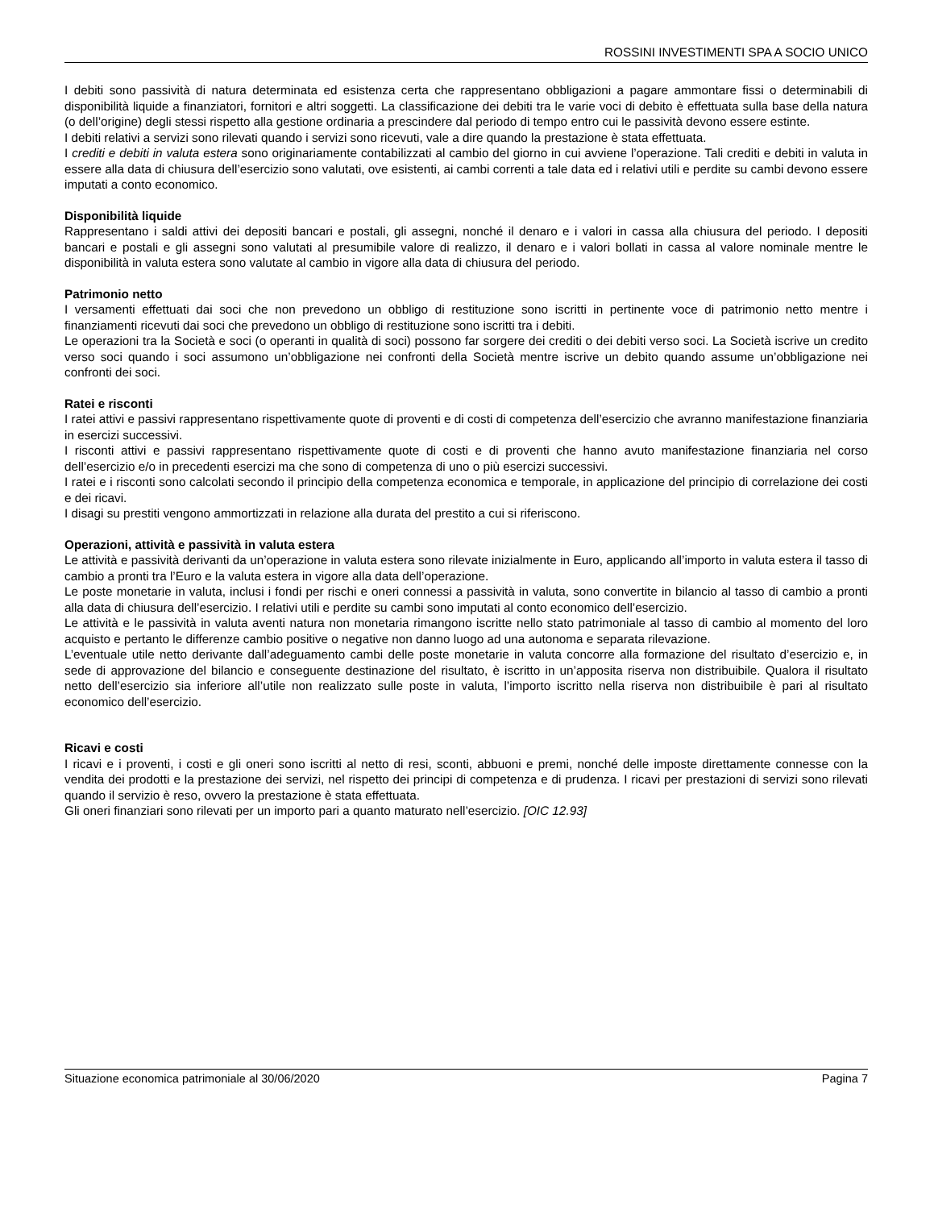ROSSINI INVESTIMENTI SPA A SOCIO UNICO
I debiti sono passività di natura determinata ed esistenza certa che rappresentano obbligazioni a pagare ammontare fissi o determinabili di disponibilità liquide a finanziatori, fornitori e altri soggetti. La classificazione dei debiti tra le varie voci di debito è effettuata sulla base della natura (o dell’origine) degli stessi rispetto alla gestione ordinaria a prescindere dal periodo di tempo entro cui le passività devono essere estinte.
I debiti relativi a servizi sono rilevati quando i servizi sono ricevuti, vale a dire quando la prestazione è stata effettuata.
I crediti e debiti in valuta estera sono originariamente contabilizzati al cambio del giorno in cui avviene l’operazione. Tali crediti e debiti in valuta in essere alla data di chiusura dell’esercizio sono valutati, ove esistenti, ai cambi correnti a tale data ed i relativi utili e perdite su cambi devono essere imputati a conto economico.
Disponibilità liquide
Rappresentano i saldi attivi dei depositi bancari e postali, gli assegni, nonché il denaro e i valori in cassa alla chiusura del periodo. I depositi bancari e postali e gli assegni sono valutati al presumibile valore di realizzo, il denaro e i valori bollati in cassa al valore nominale mentre le disponibilità in valuta estera sono valutate al cambio in vigore alla data di chiusura del periodo.
Patrimonio netto
I versamenti effettuati dai soci che non prevedono un obbligo di restituzione sono iscritti in pertinente voce di patrimonio netto mentre i finanziamenti ricevuti dai soci che prevedono un obbligo di restituzione sono iscritti tra i debiti.
Le operazioni tra la Società e soci (o operanti in qualità di soci) possono far sorgere dei crediti o dei debiti verso soci. La Società iscrive un credito verso soci quando i soci assumono un’obbligazione nei confronti della Società mentre iscrive un debito quando assume un’obbligazione nei confronti dei soci.
Ratei e risconti
I ratei attivi e passivi rappresentano rispettivamente quote di proventi e di costi di competenza dell’esercizio che avranno manifestazione finanziaria in esercizi successivi.
I risconti attivi e passivi rappresentano rispettivamente quote di costi e di proventi che hanno avuto manifestazione finanziaria nel corso dell’esercizio e/o in precedenti esercizi ma che sono di competenza di uno o più esercizi successivi.
I ratei e i risconti sono calcolati secondo il principio della competenza economica e temporale, in applicazione del principio di correlazione dei costi e dei ricavi.
I disagi su prestiti vengono ammortizzati in relazione alla durata del prestito a cui si riferiscono.
Operazioni, attività e passività in valuta estera
Le attività e passività derivanti da un’operazione in valuta estera sono rilevate inizialmente in Euro, applicando all’importo in valuta estera il tasso di cambio a pronti tra l’Euro e la valuta estera in vigore alla data dell’operazione.
Le poste monetarie in valuta, inclusi i fondi per rischi e oneri connessi a passività in valuta, sono convertite in bilancio al tasso di cambio a pronti alla data di chiusura dell’esercizio. I relativi utili e perdite su cambi sono imputati al conto economico dell’esercizio.
Le attività e le passività in valuta aventi natura non monetaria rimangono iscritte nello stato patrimoniale al tasso di cambio al momento del loro acquisto e pertanto le differenze cambio positive o negative non danno luogo ad una autonoma e separata rilevazione.
L’eventuale utile netto derivante dall’adeguamento cambi delle poste monetarie in valuta concorre alla formazione del risultato d’esercizio e, in sede di approvazione del bilancio e conseguente destinazione del risultato, è iscritto in un’apposita riserva non distribuibile. Qualora il risultato netto dell’esercizio sia inferiore all’utile non realizzato sulle poste in valuta, l’importo iscritto nella riserva non distribuibile è pari al risultato economico dell’esercizio.
Ricavi e costi
I ricavi e i proventi, i costi e gli oneri sono iscritti al netto di resi, sconti, abbuoni e premi, nonché delle imposte direttamente connesse con la vendita dei prodotti e la prestazione dei servizi, nel rispetto dei principi di competenza e di prudenza. I ricavi per prestazioni di servizi sono rilevati quando il servizio è reso, ovvero la prestazione è stata effettuata.
Gli oneri finanziari sono rilevati per un importo pari a quanto maturato nell’esercizio. [OIC 12.93]
Situazione economica patrimoniale al 30/06/2020 Pagina 7